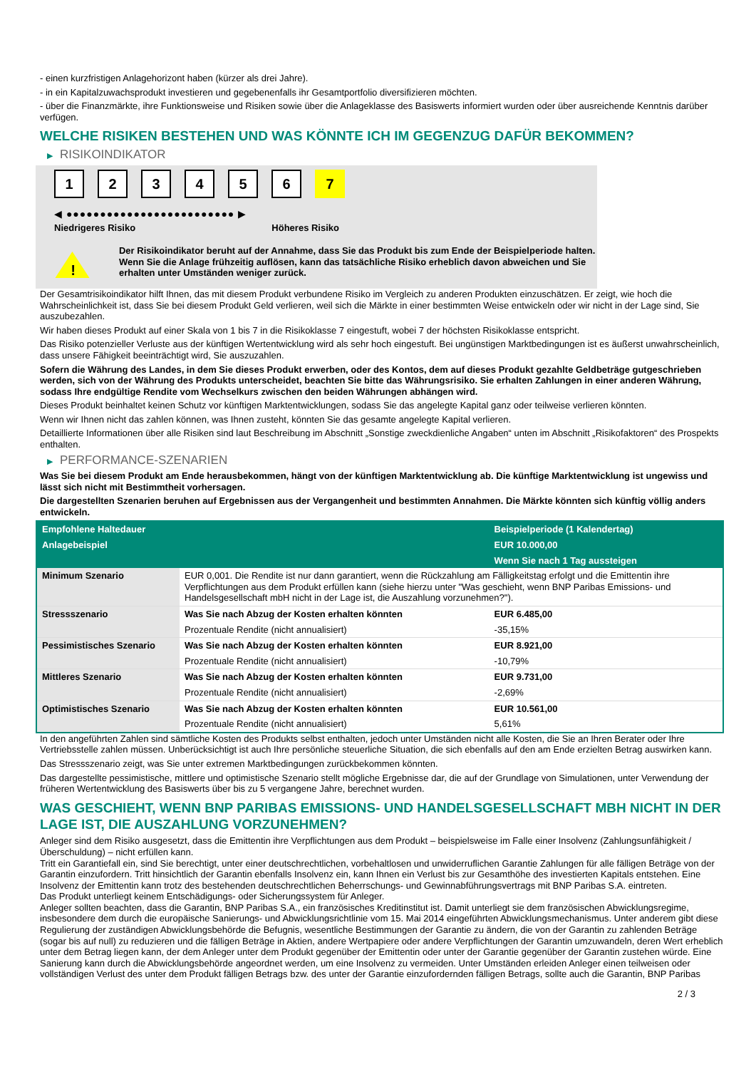- einen kurzfristigen Anlagehorizont haben (kürzer als drei Jahre).
- in ein Kapitalzuwachsprodukt investieren und gegebenenfalls ihr Gesamtportfolio diversifizieren möchten.
- über die Finanzmärkte, ihre Funktionsweise und Risiken sowie über die Anlageklasse des Basiswerts informiert wurden oder über ausreichende Kenntnis darüber verfügen.
WELCHE RISIKEN BESTEHEN UND WAS KÖNNTE ICH IM GEGENZUG DAFÜR BEKOMMEN?
▶ RISIKOINDIKATOR
123456 7
◀ ●●●●●●●●●●●●●●●●●●●●●●●●● ▶
Niedrigeres Risiko Höheres Risiko
!
Der Risikoindikator beruht auf der Annahme, dass Sie das Produkt bis zum Ende der Beispielperiode halten.
Wenn Sie die Anlage frühzeitig auflösen, kann das tatsächliche Risiko erheblich davon abweichen und Sie erhalten unter Umständen weniger zurück.
Der Gesamtrisikoindikator hilft Ihnen, das mit diesem Produkt verbundene Risiko im Vergleich zu anderen Produkten einzuschätzen. Er zeigt, wie hoch die Wahrscheinlichkeit ist, dass Sie bei diesem Produkt Geld verlieren, weil sich die Märkte in einer bestimmten Weise entwickeln oder wir nicht in der Lage sind, Sie auszubezahlen.
Wir haben dieses Produkt auf einer Skala von 1 bis 7 in die Risikoklasse 7 eingestuft, wobei 7 der höchsten Risikoklasse entspricht.
Das Risiko potenzieller Verluste aus der künftigen Wertentwicklung wird als sehr hoch eingestuft. Bei ungünstigen Marktbedingungen ist es äußerst unwahrscheinlich, dass unsere Fähigkeit beeinträchtigt wird, Sie auszuzahlen.
Sofern die Währung des Landes, in dem Sie dieses Produkt erwerben, oder des Kontos, dem auf dieses Produkt gezahlte Geldbeträge gutgeschrieben werden, sich von der Währung des Produkts unterscheidet, beachten Sie bitte das Währungsrisiko. Sie erhalten Zahlungen in einer anderen Währung, sodass Ihre endgültige Rendite vom Wechselkurs zwischen den beiden Währungen abhängen wird.
Dieses Produkt beinhaltet keinen Schutz vor künftigen Marktentwicklungen, sodass Sie das angelegte Kapital ganz oder teilweise verlieren könnten.
Wenn wir Ihnen nicht das zahlen können, was Ihnen zusteht, könnten Sie das gesamte angelegte Kapital verlieren.
Detaillierte Informationen über alle Risiken sind laut Beschreibung im Abschnitt „Sonstige zweckdienliche Angaben“ unten im Abschnitt „Risikofaktoren“ des Prospekts enthalten.
▶ PERFORMANCE-SZENARIEN
Was Sie bei diesem Produkt am Ende herausbekommen, hängt von der künftigen Marktentwicklung ab. Die künftige Marktentwicklung ist ungewiss und lässt sich nicht mit Bestimmtheit vorhersagen.
Die dargestellten Szenarien beruhen auf Ergebnissen aus der Vergangenheit und bestimmten Annahmen. Die Märkte könnten sich künftig völlig anders entwickeln.
| Empfohlene Haltedauer | | Beispielperiode (1 Kalendertag) |
| Anlagebeispiel | | EUR 10.000,00 |
| | | Wenn Sie nach 1 Tag aussteigen |
| Minimum Szenario | EUR 0,001. Die Rendite ist nur dann garantiert, wenn die Rückzahlung am Fälligkeitstag erfolgt und die Emittentin ihre Verpflichtungen aus dem Produkt erfüllen kann (siehe hierzu unter "Was geschieht, wenn BNP Paribas Emissions- und Handelsgesellschaft mbH nicht in der Lage ist, die Auszahlung vorzunehmen?"). | |
| Stressszenario | Was Sie nach Abzug der Kosten erhalten könnten | EUR 6.485,00 |
| | Prozentuale Rendite (nicht annualisiert) | -35,15% |
| Pessimistisches Szenario | Was Sie nach Abzug der Kosten erhalten könnten | EUR 8.921,00 |
| | Prozentuale Rendite (nicht annualisiert) | -10,79% |
| Mittleres Szenario | Was Sie nach Abzug der Kosten erhalten könnten | EUR 9.731,00 |
| | Prozentuale Rendite (nicht annualisiert) | -2,69% |
| Optimistisches Szenario | Was Sie nach Abzug der Kosten erhalten könnten | EUR 10.561,00 |
| | Prozentuale Rendite (nicht annualisiert) | 5,61% |
In den angeführten Zahlen sind sämtliche Kosten des Produkts selbst enthalten, jedoch unter Umständen nicht alle Kosten, die Sie an Ihren Berater oder Ihre Vertriebsstelle zahlen müssen. Unberücksichtigt ist auch Ihre persönliche steuerliche Situation, die sich ebenfalls auf den am Ende erzielten Betrag auswirken kann.
Das Stressszenario zeigt, was Sie unter extremen Marktbedingungen zurückbekommen könnten.
Das dargestellte pessimistische, mittlere und optimistische Szenario stellt mögliche Ergebnisse dar, die auf der Grundlage von Simulationen, unter Verwendung der früheren Wertentwicklung des Basiswerts über bis zu 5 vergangene Jahre, berechnet wurden.
WAS GESCHIEHT, WENN BNP PARIBAS EMISSIONS- UND HANDELSGESELLSCHAFT MBH NICHT IN DER LAGE IST, DIE AUSZAHLUNG VORZUNEHMEN?
Anleger sind dem Risiko ausgesetzt, dass die Emittentin ihre Verpflichtungen aus dem Produkt – beispielsweise im Falle einer Insolvenz (Zahlungsunfähigkeit / Überschuldung) – nicht erfüllen kann.
Tritt ein Garantiefall ein, sind Sie berechtigt, unter einer deutschrechtlichen, vorbehaltlosen und unwiderruflichen Garantie Zahlungen für alle fälligen Beträge von der Garantin einzufordern. Tritt hinsichtlich der Garantin ebenfalls Insolvenz ein, kann Ihnen ein Verlust bis zur Gesamthöhe des investierten Kapitals entstehen. Eine Insolvenz der Emittentin kann trotz des bestehenden deutschrechtlichen Beherrschungs- und Gewinnabführungsvertrags mit BNP Paribas S.A. eintreten.
Das Produkt unterliegt keinem Entschädigungs- oder Sicherungssystem für Anleger.
Anleger sollten beachten, dass die Garantin, BNP Paribas S.A., ein französisches Kreditinstitut ist. Damit unterliegt sie dem französischen Abwicklungsregime, insbesondere dem durch die europäische Sanierungs- und Abwicklungsrichtlinie vom 15. Mai 2014 eingeführten Abwicklungsmechanismus. Unter anderem gibt diese Regulierung der zuständigen Abwicklungsbehörde die Befugnis, wesentliche Bestimmungen der Garantie zu ändern, die von der Garantin zu zahlenden Beträge (sogar bis auf null) zu reduzieren und die fälligen Beträge in Aktien, andere Wertpapiere oder andere Verpflichtungen der Garantin umzuwandeln, deren Wert erheblich unter dem Betrag liegen kann, der dem Anleger unter dem Produkt gegenüber der Emittentin oder unter der Garantie gegenüber der Garantin zustehen würde. Eine Sanierung kann durch die Abwicklungsbehörde angeordnet werden, um eine Insolvenz zu vermeiden. Unter Umständen erleiden Anleger einen teilweisen oder vollständigen Verlust des unter dem Produkt fälligen Betrags bzw. des unter der Garantie einzufordernden fälligen Betrags, sollte auch die Garantin, BNP Paribas
2 / 3